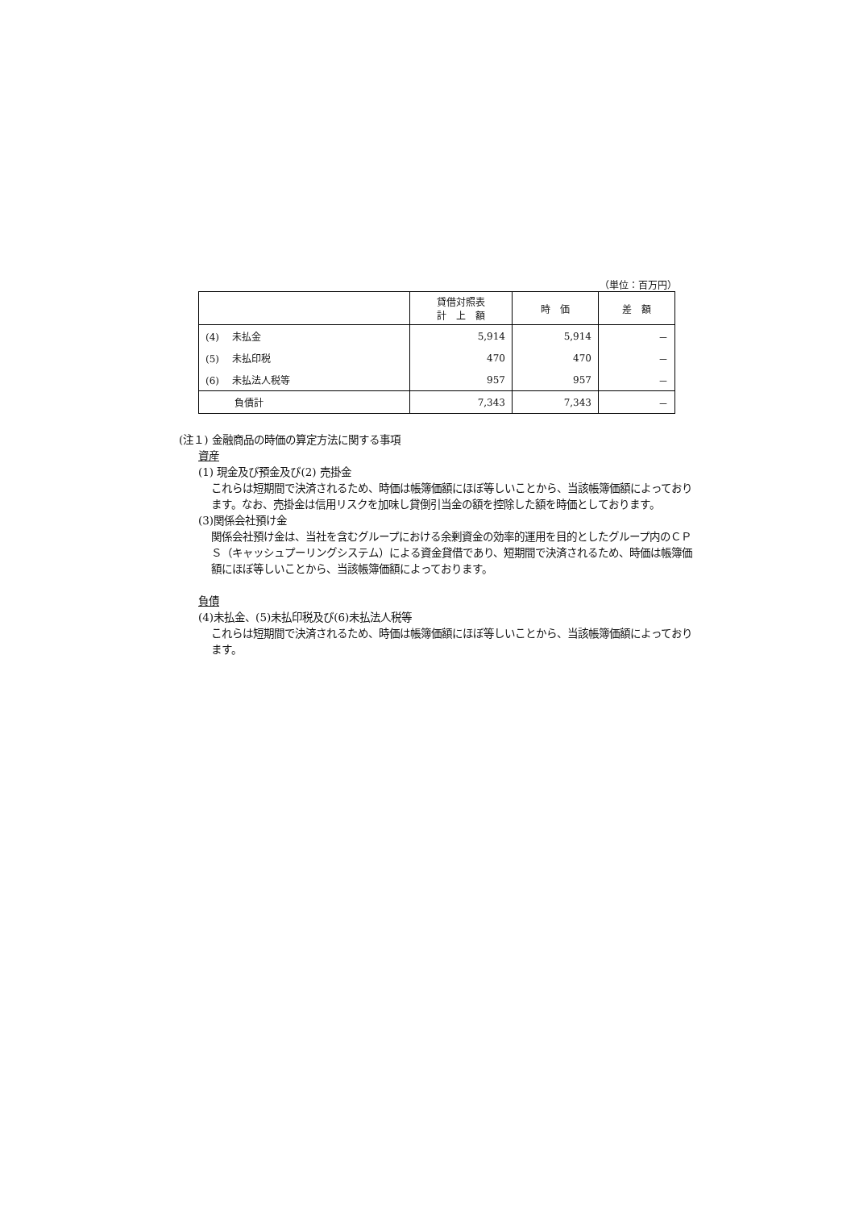（単位：百万円）
| | 貸借対照表 計 上 額 | 時 価 | 差 額 |
| --- | --- | --- | --- |
| (4) 未払金 | 5,914 | 5,914 | － |
| (5) 未払印税 | 470 | 470 | － |
| (6) 未払法人税等 | 957 | 957 | － |
| 負債計 | 7,343 | 7,343 | － |
(注１) 金融商品の時価の算定方法に関する事項
資産
(1) 現金及び預金及び(2) 売掛金
これらは短期間で決済されるため、時価は帳簿価額にほぼ等しいことから、当該帳簿価額によっております。なお、売掛金は信用リスクを加味し貸倒引当金の額を控除した額を時価としております。
(3)関係会社預け金
関係会社預け金は、当社を含むグループにおける余剰資金の効率的運用を目的としたグループ内のＣＰＳ（キャッシュプーリングシステム）による資金貸借であり、短期間で決済されるため、時価は帳簿価額にほぼ等しいことから、当該帳簿価額によっております。
負債
(4)未払金、(5)未払印税及び(6)未払法人税等
これらは短期間で決済されるため、時価は帳簿価額にほぼ等しいことから、当該帳簿価額によっております。